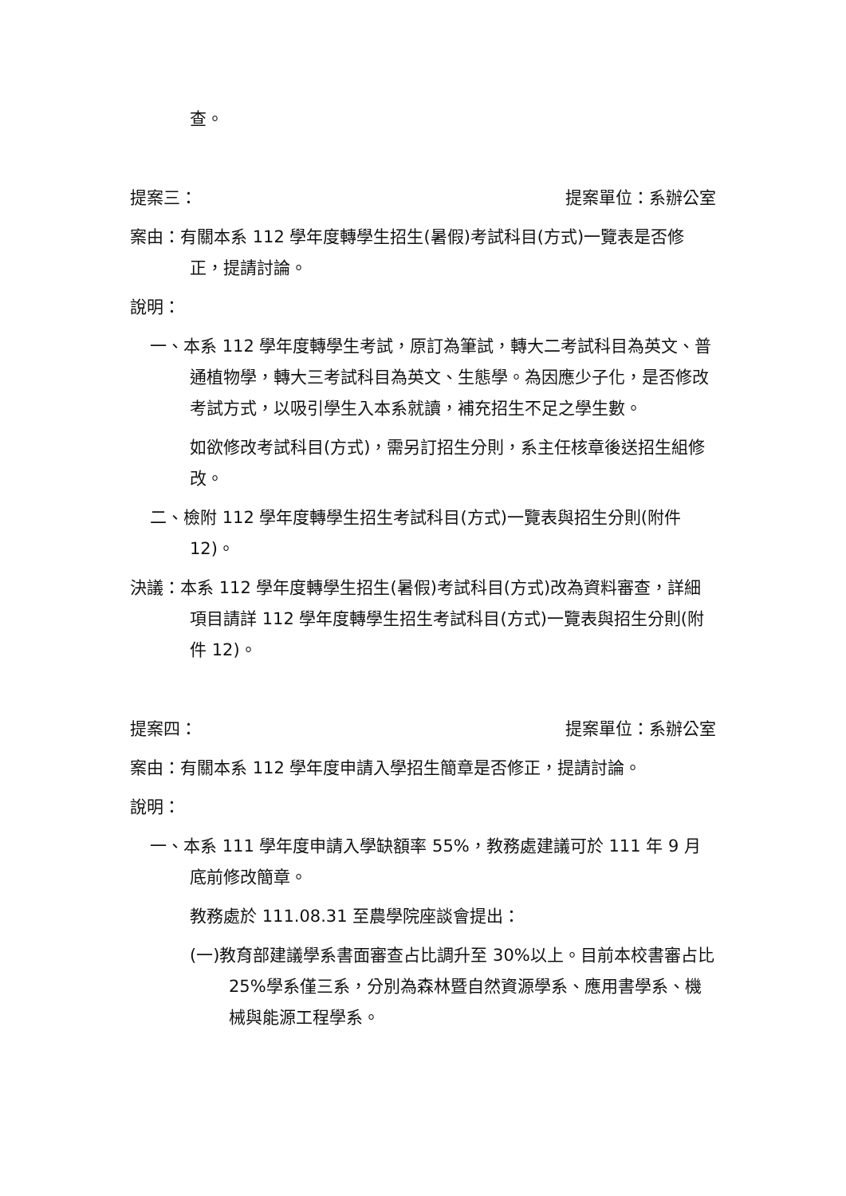查。
提案三： 提案單位：系辦公室
案由：有關本系 112 學年度轉學生招生(暑假)考試科目(方式)一覽表是否修正，提請討論。
說明：
一、本系 112 學年度轉學生考試，原訂為筆試，轉大二考試科目為英文、普通植物學，轉大三考試科目為英文、生態學。為因應少子化，是否修改考試方式，以吸引學生入本系就讀，補充招生不足之學生數。
如欲修改考試科目(方式)，需另訂招生分則，系主任核章後送招生組修改。
二、檢附 112 學年度轉學生招生考試科目(方式)一覽表與招生分則(附件 12)。
決議：本系 112 學年度轉學生招生(暑假)考試科目(方式)改為資料審查，詳細項目請詳 112 學年度轉學生招生考試科目(方式)一覽表與招生分則(附件 12)。
提案四： 提案單位：系辦公室
案由：有關本系 112 學年度申請入學招生簡章是否修正，提請討論。
說明：
一、本系 111 學年度申請入學缺額率 55%，教務處建議可於 111 年 9 月底前修改簡章。
教務處於 111.08.31 至農學院座談會提出：
(一)教育部建議學系書面審查占比調升至 30%以上。目前本校書審占比 25%學系僅三系，分別為森林暨自然資源學系、應用書學系、機械與能源工程學系。